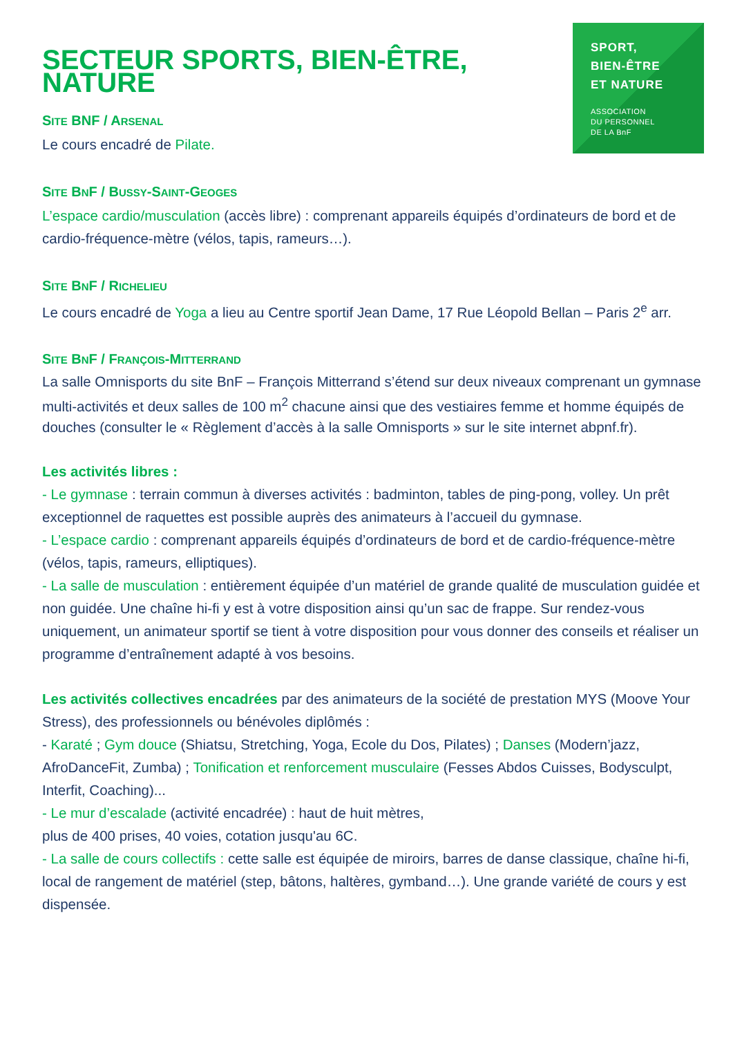SPORT,
BIEN-ÊTRE
ET NATURE
ASSOCIATION
DU PERSONNEL
DE LA BnF
SECTEUR SPORTS, BIEN-ÊTRE, NATURE
SITE BNF / ARSENAL
Le cours encadré de Pilate.
SITE BNF / BUSSY-SAINT-GEOGES
L’espace cardio/musculation (accès libre) : comprenant appareils équipés d’ordinateurs de bord et de cardio-fréquence-mètre (vélos, tapis, rameurs…).
SITE BNF / RICHELIEU
Le cours encadré de Yoga a lieu au Centre sportif Jean Dame, 17 Rue Léopold Bellan – Paris 2<sup>e</sup> arr.
SITE BNF / FRANÇOIS-MITTERRAND
La salle Omnisports du site BnF – François Mitterrand s’étend sur deux niveaux comprenant un gymnase multi-activités et deux salles de 100 m<sup>2</sup> chacune ainsi que des vestiaires femme et homme équipés de douches (consulter le « Règlement d’accès à la salle Omnisports » sur le site internet abpnf.fr).
Les activités libres :
- Le gymnase : terrain commun à diverses activités : badminton, tables de ping-pong, volley. Un prêt exceptionnel de raquettes est possible auprès des animateurs à l’accueil du gymnase.
- L’espace cardio : comprenant appareils équipés d’ordinateurs de bord et de cardio-fréquence-mètre (vélos, tapis, rameurs, elliptiques).
- La salle de musculation : entièrement équipée d’un matériel de grande qualité de musculation guidée et non guidée. Une chaîne hi-fi y est à votre disposition ainsi qu’un sac de frappe. Sur rendez-vous uniquement, un animateur sportif se tient à votre disposition pour vous donner des conseils et réaliser un programme d’entraînement adapté à vos besoins.
Les activités collectives encadrées par des animateurs de la société de prestation MYS (Moove Your Stress), des professionnels ou bénévoles diplômés :
- Karaté ; Gym douce (Shiatsu, Stretching, Yoga, Ecole du Dos, Pilates) ; Danses (Modern’jazz, AfroDanceFit, Zumba) ; Tonification et renforcement musculaire (Fesses Abdos Cuisses, Bodysculpt, Interfit, Coaching)...
- Le mur d’escalade (activité encadrée) : haut de huit mètres,
plus de 400 prises, 40 voies, cotation jusqu'au 6C.
- La salle de cours collectifs : cette salle est équipée de miroirs, barres de danse classique, chaîne hi-fi, local de rangement de matériel (step, bâtons, haltères, gymband…). Une grande variété de cours y est dispensée.